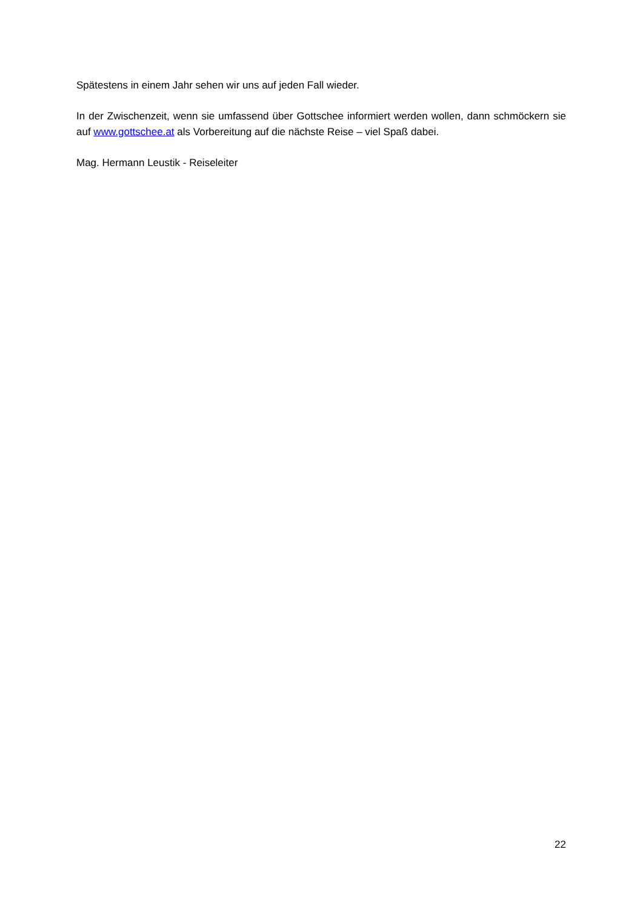Spätestens in einem Jahr sehen wir uns auf jeden Fall wieder.
In der Zwischenzeit, wenn sie umfassend über Gottschee informiert werden wollen, dann schmöckern sie auf www.gottschee.at als Vorbereitung auf die nächste Reise – viel Spaß dabei.
Mag. Hermann Leustik - Reiseleiter
22